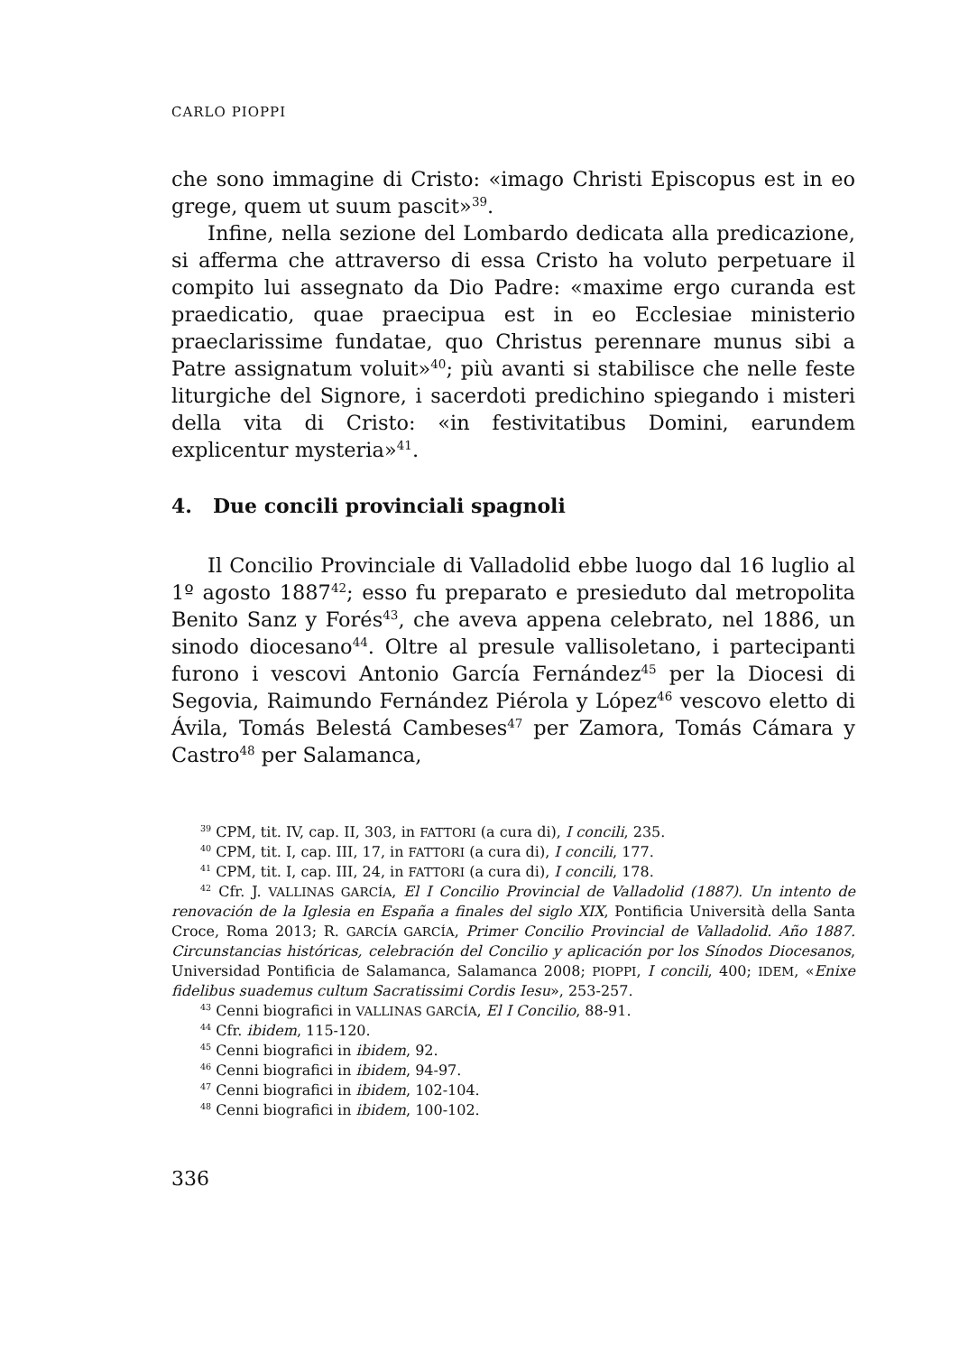CARLO PIOPPI
che sono immagine di Cristo: «imago Christi Episcopus est in eo grege, quem ut suum pascit»<sup>39</sup>.
Infine, nella sezione del Lombardo dedicata alla predicazione, si afferma che attraverso di essa Cristo ha voluto perpetuare il compito lui assegnato da Dio Padre: «maxime ergo curanda est praedicatio, quae praecipua est in eo Ecclesiae ministerio praeclarissime fundatae, quo Christus perennare munus sibi a Patre assignatum voluit»<sup>40</sup>; più avanti si stabilisce che nelle feste liturgiche del Signore, i sacerdoti predichino spiegando i misteri della vita di Cristo: «in festivitatibus Domini, earundem explicentur mysteria»<sup>41</sup>.
4. Due concili provinciali spagnoli
Il Concilio Provinciale di Valladolid ebbe luogo dal 16 luglio al 1º agosto 1887<sup>42</sup>; esso fu preparato e presieduto dal metropolita Benito Sanz y Forés<sup>43</sup>, che aveva appena celebrato, nel 1886, un sinodo diocesano<sup>44</sup>. Oltre al presule vallisoletano, i partecipanti furono i vescovi Antonio García Fernández<sup>45</sup> per la Diocesi di Segovia, Raimundo Fernández Piérola y López<sup>46</sup> vescovo eletto di Ávila, Tomás Belestá Cambeses<sup>47</sup> per Zamora, Tomás Cámara y Castro<sup>48</sup> per Salamanca,
<sup>39</sup> CPM, tit. IV, cap. II, 303, in FATTORI (a cura di), I concili, 235.
<sup>40</sup> CPM, tit. I, cap. III, 17, in FATTORI (a cura di), I concili, 177.
<sup>41</sup> CPM, tit. I, cap. III, 24, in FATTORI (a cura di), I concili, 178.
<sup>42</sup> Cfr. J. VALLINAS GARCÍA, El I Concilio Provincial de Valladolid (1887). Un intento de renovación de la Iglesia en España a finales del siglo XIX, Pontificia Università della Santa Croce, Roma 2013; R. GARCÍA GARCÍA, Primer Concilio Provincial de Valladolid. Año 1887. Circunstancias históricas, celebración del Concilio y aplicación por los Sínodos Diocesanos, Universidad Pontificia de Salamanca, Salamanca 2008; PIOPPI, I concili, 400; IDEM, «Enixe fidelibus suademus cultum Sacratissimi Cordis Iesu», 253-257.
<sup>43</sup> Cenni biografici in VALLINAS GARCÍA, El I Concilio, 88-91.
<sup>44</sup> Cfr. ibidem, 115-120.
<sup>45</sup> Cenni biografici in ibidem, 92.
<sup>46</sup> Cenni biografici in ibidem, 94-97.
<sup>47</sup> Cenni biografici in ibidem, 102-104.
<sup>48</sup> Cenni biografici in ibidem, 100-102.
336